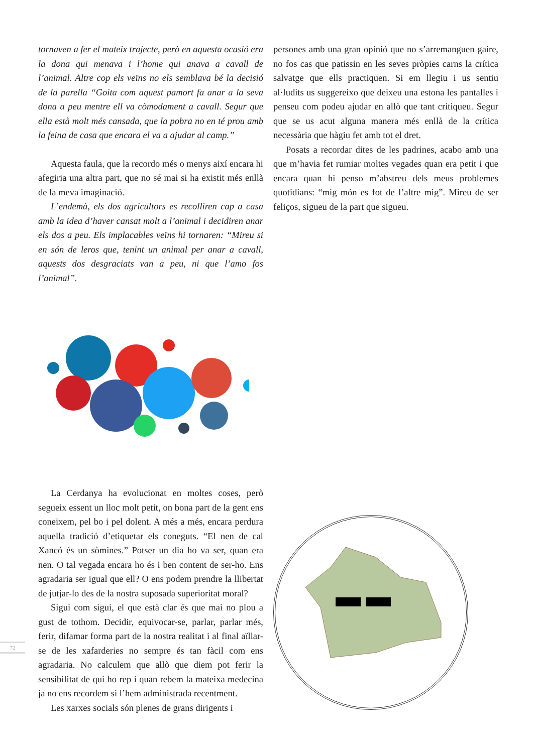tornaven a fer el mateix trajecte, però en aquesta ocasió era la dona qui menava i l’home qui anava a cavall de l’animal. Altre cop els veïns no els semblava bé la decisió de la parella “Goita com aquest pamort fa anar a la seva dona a peu mentre ell va còmodament a cavall. Segur que ella està molt més cansada, que la pobra no en té prou amb la feina de casa que encara el va a ajudar al camp.”
Aquesta faula, que la recordo més o menys així encara hi afegiria una altra part, que no sé mai si ha existit més enllà de la meva imaginació.
L’endemà, els dos agricultors es recolliren cap a casa amb la idea d’haver cansat molt a l’animal i decidiren anar els dos a peu. Els implacables veïns hi tornaren: “Mireu si en són de leros que, tenint un animal per anar a cavall, aquests dos desgraciats van a peu, ni que l’amo fos l’animal”.
La Cerdanya ha evolucionat en moltes coses, però segueix essent un lloc molt petit, on bona part de la gent ens coneixem, pel bo i pel dolent. A més a més, encara perdura aquella tradició d’etiquetar els coneguts. “El nen de cal Xancó és un sòmines.” Potser un dia ho va ser, quan era nen. O tal vegada encara ho és i ben content de ser-ho. Ens agradaria ser igual que ell? O ens podem prendre la llibertat de jutjar-lo des de la nostra suposada superioritat moral?
Sigui com sigui, el que està clar és que mai no plou a gust de tothom. Decidir, equivocar-se, parlar, parlar més, ferir, difamar forma part de la nostra realitat i al final aïllar-se de les xafarderies no sempre és tan fàcil com ens agradaria. No calculem que allò que diem pot ferir la sensibilitat de qui ho rep i quan rebem la mateixa medecina ja no ens recordem si l’hem administrada recentment.
Les xarxes socials són plenes de grans dirigents i
persones amb una gran opinió que no s’arremanguen gaire, no fos cas que patissin en les seves pròpies carns la crítica salvatge que ells practiquen. Si em llegiu i us sentiu al·ludits us suggereixo que deixeu una estona les pantalles i penseu com podeu ajudar en allò que tant critiqueu. Segur que se us acut alguna manera més enllà de la crítica necessària que hàgiu fet amb tot el dret.
Posats a recordar dites de les padrines, acabo amb una que m’havia fet rumiar moltes vegades quan era petit i que encara quan hi penso m’abstreu dels meus problemes quotidians: “mig món es fot de l’altre mig”. Mireu de ser feliços, sigueu de la part que sigueu.
72